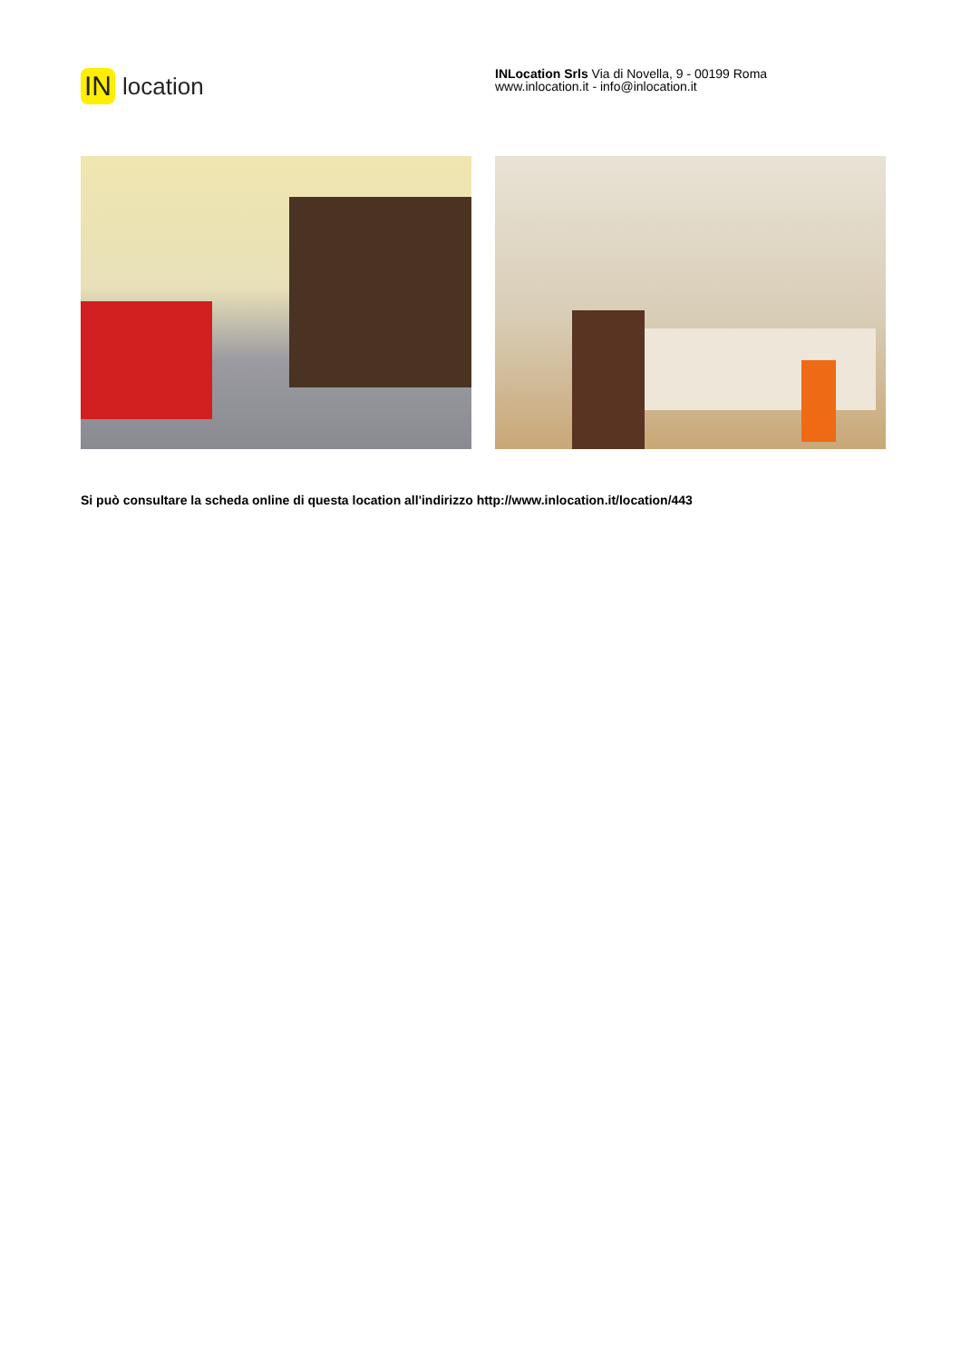IN
location
INLocation Srls Via di Novella, 9 - 00199 Roma
www.inlocation.it - info@inlocation.it
Si può consultare la scheda online di questa location all'indirizzo http://www.inlocation.it/location/443